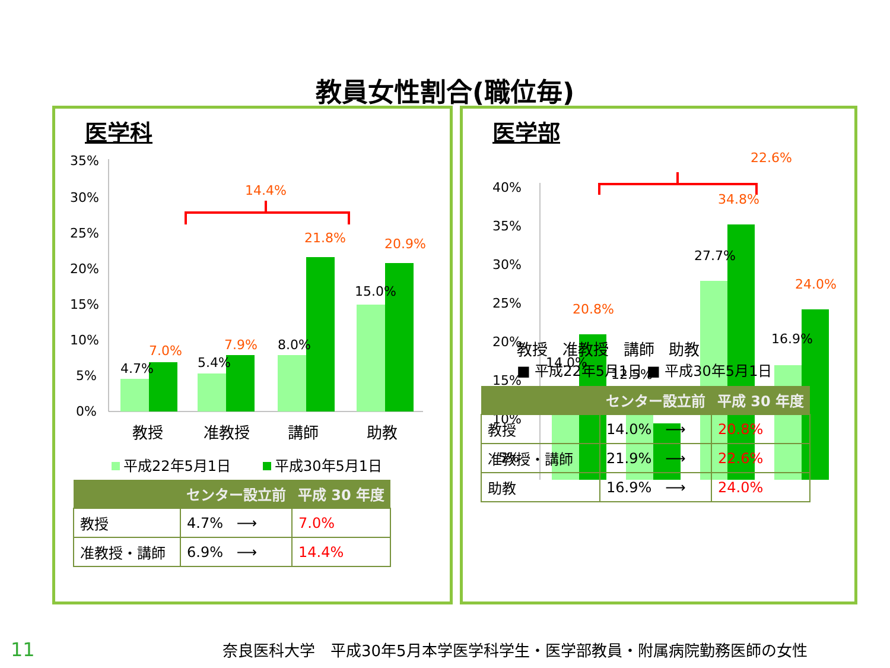教員女性割合(職位毎)
医学科
35%
30%
25%
20%
15%
10%
5%
0%
4.7%
7.0%
5.4%
7.9%
8.0%
21.8%
15.0%
20.9%
14.4%
教授
准教授
講師
助教
平成22年5月1日
平成30年5月1日
| | センター設立前 | 平成 30 年度 |
| --- | --- | --- |
| 教授 | 4.7% ⟶ | 7.0% |
| 准教授・講師 | 6.9% ⟶ | 14.4% |
医学部
22.6%
40%
35%
30%
25%
20%
15%
10%
5%
14.0%
20.8%
12.5%
9.4%
27.7%
34.8%
16.9%
24.0%
| 教授 准教授 講師 助教 ■ 平成22年5月1日 ■ 平成30年5月1日 | | |
| | センター設立前 | 平成 30 年度 |
| 教授 | 14.0% ⟶ | 20.8% |
| 准教授・講師 | 21.9% ⟶ | 22.6% |
| 助教 | 16.9% ⟶ | 24.0% |
11 奈良医科大学　平成30年5月本学医学科学生・医学部教員・附属病院勤務医師の女性